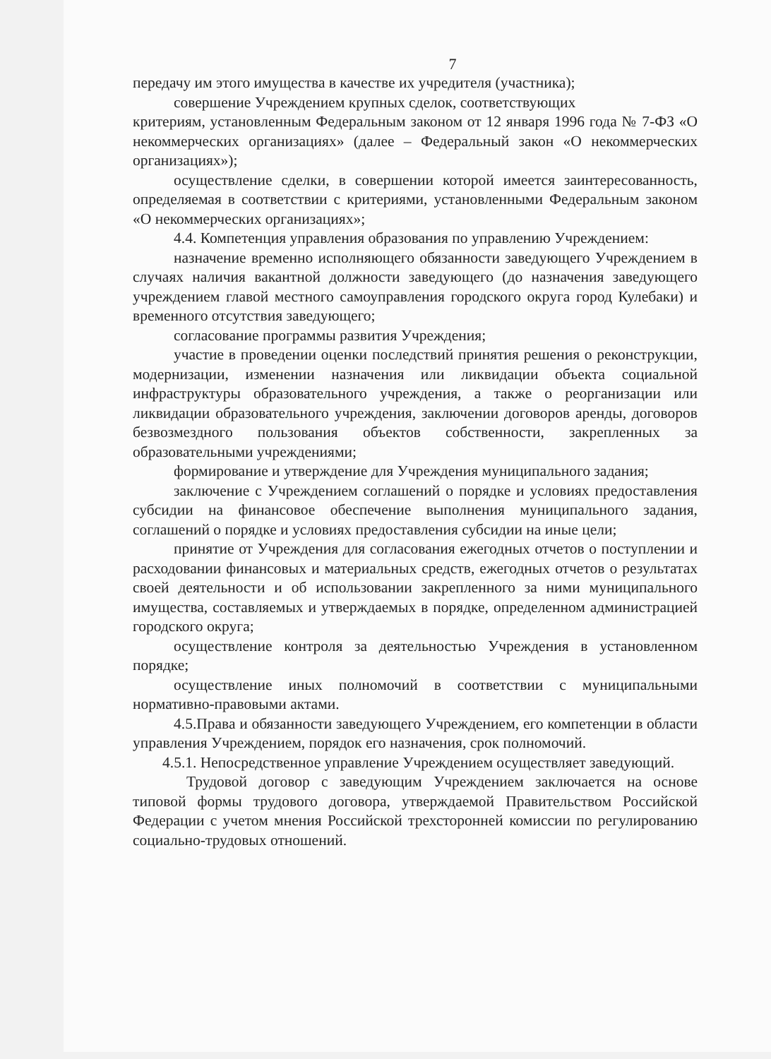7
передачу им этого имущества в качестве их учредителя (участника);
совершение Учреждением крупных сделок, соответствующих
критериям, установленным Федеральным законом от 12 января 1996 года № 7-ФЗ «О некоммерческих организациях» (далее – Федеральный закон «О некоммерческих организациях»);
осуществление сделки, в совершении которой имеется заинтересованность, определяемая в соответствии с критериями, установленными Федеральным законом «О некоммерческих организациях»;
4.4. Компетенция управления образования по управлению Учреждением:
назначение временно исполняющего обязанности заведующего Учреждением в случаях наличия вакантной должности заведующего (до назначения заведующего учреждением главой местного самоуправления городского округа город Кулебаки) и временного отсутствия заведующего;
согласование программы развития Учреждения;
участие в проведении оценки последствий принятия решения о реконструкции, модернизации, изменении назначения или ликвидации объекта социальной инфраструктуры образовательного учреждения, а также о реорганизации или ликвидации образовательного учреждения, заключении договоров аренды, договоров безвозмездного пользования объектов собственности, закрепленных за образовательными учреждениями;
формирование и утверждение для Учреждения муниципального задания;
заключение с Учреждением соглашений о порядке и условиях предоставления субсидии на финансовое обеспечение выполнения муниципального задания, соглашений о порядке и условиях предоставления субсидии на иные цели;
принятие от Учреждения для согласования ежегодных отчетов о поступлении и расходовании финансовых и материальных средств, ежегодных отчетов о результатах своей деятельности и об использовании закрепленного за ними муниципального имущества, составляемых и утверждаемых в порядке, определенном администрацией городского округа;
осуществление контроля за деятельностью Учреждения в установленном порядке;
осуществление иных полномочий в соответствии с муниципальными нормативно-правовыми актами.
4.5.Права и обязанности заведующего Учреждением, его компетенции в области управления Учреждением, порядок его назначения, срок полномочий.
4.5.1. Непосредственное управление Учреждением осуществляет заведующий.
Трудовой договор с заведующим Учреждением заключается на основе типовой формы трудового договора, утверждаемой Правительством Российской Федерации с учетом мнения Российской трехсторонней комиссии по регулированию социально-трудовых отношений.